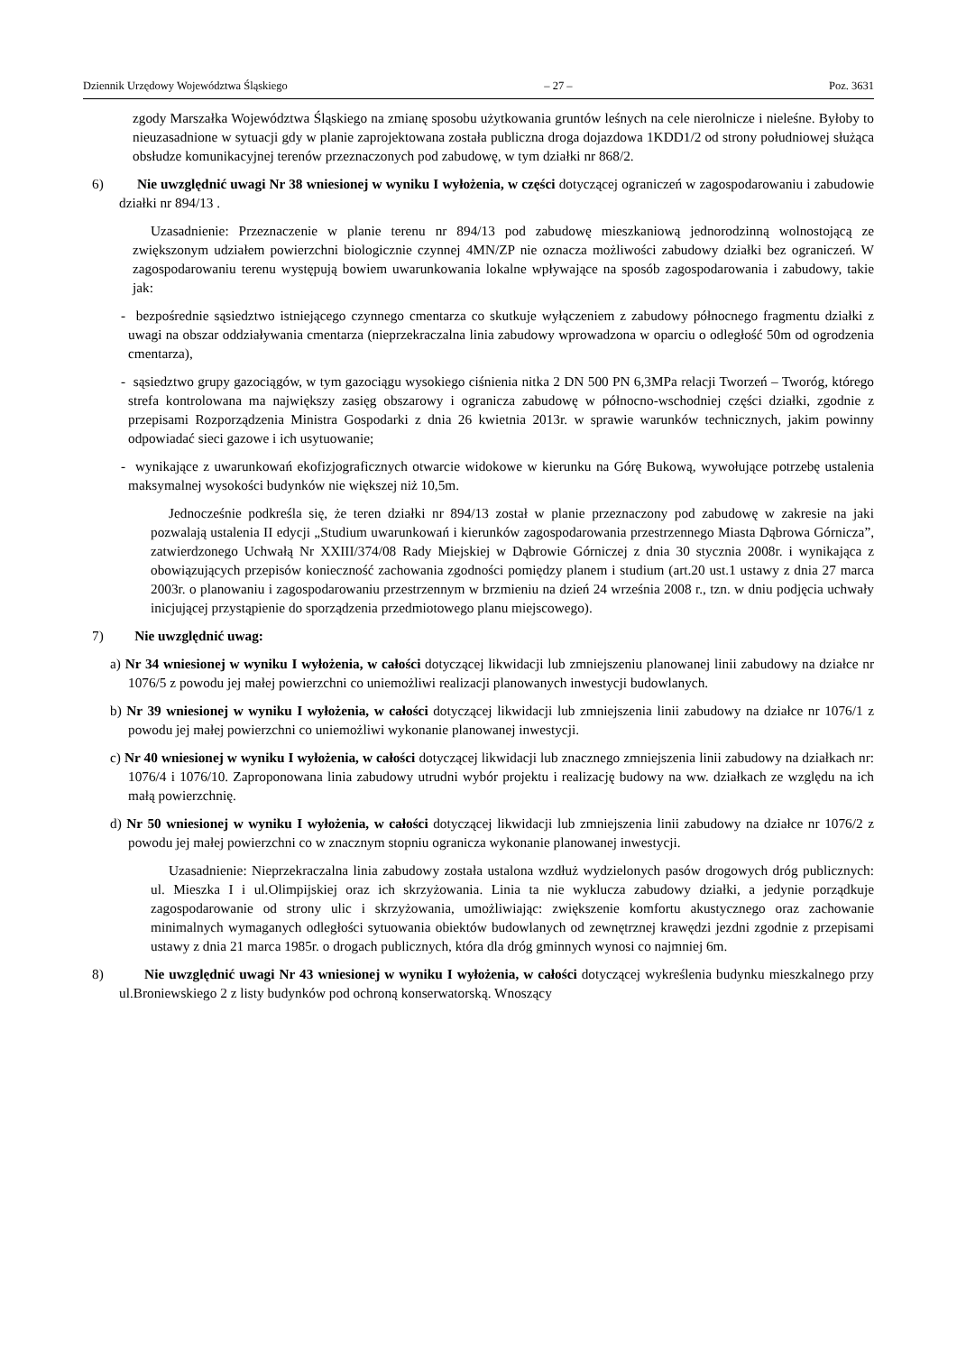Dziennik Urzędowy Województwa Śląskiego – 27 – Poz. 3631
zgody Marszałka Województwa Śląskiego na zmianę sposobu użytkowania gruntów leśnych na cele nierolnicze i nieleśne. Byłoby to nieuzasadnione w sytuacji gdy w planie zaprojektowana została publiczna droga dojazdowa 1KDD1/2 od strony południowej służąca obsłudze komunikacyjnej terenów przeznaczonych pod zabudowę, w tym działki nr 868/2.
6) Nie uwzględnić uwagi Nr 38 wniesionej w wyniku I wyłożenia, w części dotyczącej ograniczeń w zagospodarowaniu i zabudowie działki nr 894/13 .
Uzasadnienie: Przeznaczenie w planie terenu nr 894/13 pod zabudowę mieszkaniową jednorodzinną wolnostojącą ze zwiększonym udziałem powierzchni biologicznie czynnej 4MN/ZP nie oznacza możliwości zabudowy działki bez ograniczeń. W zagospodarowaniu terenu występują bowiem uwarunkowania lokalne wpływające na sposób zagospodarowania i zabudowy, takie jak:
- bezpośrednie sąsiedztwo istniejącego czynnego cmentarza co skutkuje wyłączeniem z zabudowy północnego fragmentu działki z uwagi na obszar oddziaływania cmentarza (nieprzekraczalna linia zabudowy wprowadzona w oparciu o odległość 50m od ogrodzenia cmentarza),
- sąsiedztwo grupy gazociągów, w tym gazociągu wysokiego ciśnienia nitka 2 DN 500 PN 6,3MPa relacji Tworzeń – Tworóg, którego strefa kontrolowana ma największy zasięg obszarowy i ogranicza zabudowę w północno-wschodniej części działki, zgodnie z przepisami Rozporządzenia Ministra Gospodarki z dnia 26 kwietnia 2013r. w sprawie warunków technicznych, jakim powinny odpowiadać sieci gazowe i ich usytuowanie;
- wynikające z uwarunkowań ekofizjograficznych otwarcie widokowe w kierunku na Górę Bukową, wywołujące potrzebę ustalenia maksymalnej wysokości budynków nie większej niż 10,5m.
Jednocześnie podkreśla się, że teren działki nr 894/13 został w planie przeznaczony pod zabudowę w zakresie na jaki pozwalają ustalenia II edycji „Studium uwarunkowań i kierunków zagospodarowania przestrzennego Miasta Dąbrowa Górnicza”, zatwierdzonego Uchwałą Nr XXIII/374/08 Rady Miejskiej w Dąbrowie Górniczej z dnia 30 stycznia 2008r. i wynikająca z obowiązujących przepisów konieczność zachowania zgodności pomiędzy planem i studium (art.20 ust.1 ustawy z dnia 27 marca 2003r. o planowaniu i zagospodarowaniu przestrzennym w brzmieniu na dzień 24 września 2008 r., tzn. w dniu podjęcia uchwały inicjującej przystąpienie do sporządzenia przedmiotowego planu miejscowego).
7) Nie uwzględnić uwag:
a) Nr 34 wniesionej w wyniku I wyłożenia, w całości dotyczącej likwidacji lub zmniejszeniu planowanej linii zabudowy na działce nr 1076/5 z powodu jej małej powierzchni co uniemożliwi realizacji planowanych inwestycji budowlanych.
b) Nr 39 wniesionej w wyniku I wyłożenia, w całości dotyczącej likwidacji lub zmniejszenia linii zabudowy na działce nr 1076/1 z powodu jej małej powierzchni co uniemożliwi wykonanie planowanej inwestycji.
c) Nr 40 wniesionej w wyniku I wyłożenia, w całości dotyczącej likwidacji lub znacznego zmniejszenia linii zabudowy na działkach nr: 1076/4 i 1076/10. Zaproponowana linia zabudowy utrudni wybór projektu i realizację budowy na ww. działkach ze względu na ich małą powierzchnię.
d) Nr 50 wniesionej w wyniku I wyłożenia, w całości dotyczącej likwidacji lub zmniejszenia linii zabudowy na działce nr 1076/2 z powodu jej małej powierzchni co w znacznym stopniu ogranicza wykonanie planowanej inwestycji.
Uzasadnienie: Nieprzekraczalna linia zabudowy została ustalona wzdłuż wydzielonych pasów drogowych dróg publicznych: ul. Mieszka I i ul.Olimpijskiej oraz ich skrzyżowania. Linia ta nie wyklucza zabudowy działki, a jedynie porządkuje zagospodarowanie od strony ulic i skrzyżowania, umożliwiając: zwiększenie komfortu akustycznego oraz zachowanie minimalnych wymaganych odległości sytuowania obiektów budowlanych od zewnętrznej krawędzi jezdni zgodnie z przepisami ustawy z dnia 21 marca 1985r. o drogach publicznych, która dla dróg gminnych wynosi co najmniej 6m.
8) Nie uwzględnić uwagi Nr 43 wniesionej w wyniku I wyłożenia, w całości dotyczącej wykreślenia budynku mieszkalnego przy ul.Broniewskiego 2 z listy budynków pod ochroną konserwatorską. Wnoszący